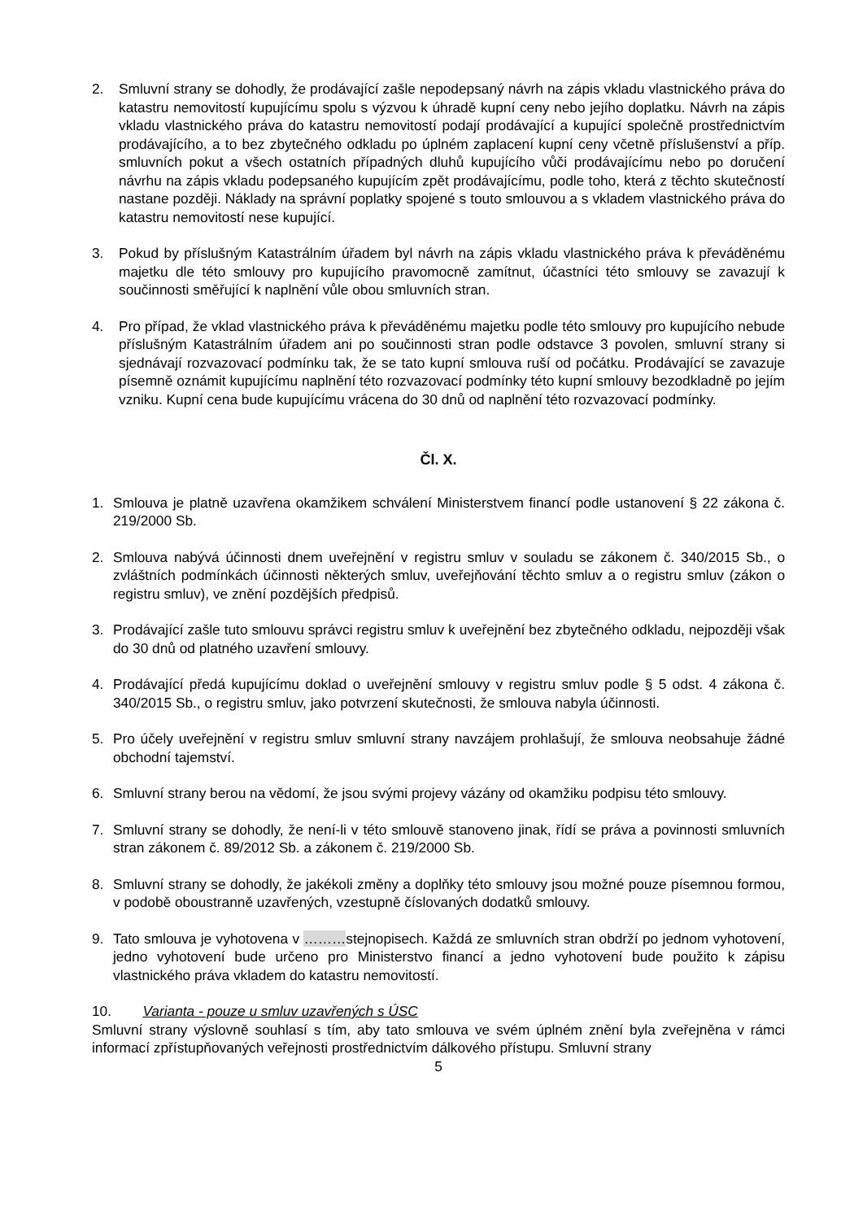2. Smluvní strany se dohodly, že prodávající zašle nepodepsaný návrh na zápis vkladu vlastnického práva do katastru nemovitostí kupujícímu spolu s výzvou k úhradě kupní ceny nebo jejího doplatku. Návrh na zápis vkladu vlastnického práva do katastru nemovitostí podají prodávající a kupující společně prostřednictvím prodávajícího, a to bez zbytečného odkladu po úplném zaplacení kupní ceny včetně příslušenství a příp. smluvních pokut a všech ostatních případných dluhů kupujícího vůči prodávajícímu nebo po doručení návrhu na zápis vkladu podepsaného kupujícím zpět prodávajícímu, podle toho, která z těchto skutečností nastane později. Náklady na správní poplatky spojené s touto smlouvou a s vkladem vlastnického práva do katastru nemovitostí nese kupující.
3. Pokud by příslušným Katastrálním úřadem byl návrh na zápis vkladu vlastnického práva k převáděnému majetku dle této smlouvy pro kupujícího pravomocně zamítnut, účastníci této smlouvy se zavazují k součinnosti směřující k naplnění vůle obou smluvních stran.
4. Pro případ, že vklad vlastnického práva k převáděnému majetku podle této smlouvy pro kupujícího nebude příslušným Katastrálním úřadem ani po součinnosti stran podle odstavce 3 povolen, smluvní strany si sjednávají rozvazovací podmínku tak, že se tato kupní smlouva ruší od počátku. Prodávající se zavazuje písemně oznámit kupujícímu naplnění této rozvazovací podmínky této kupní smlouvy bezodkladně po jejím vzniku. Kupní cena bude kupujícímu vrácena do 30 dnů od naplnění této rozvazovací podmínky.
Čl. X.
1. Smlouva je platně uzavřena okamžikem schválení Ministerstvem financí podle ustanovení § 22 zákona č. 219/2000 Sb.
2. Smlouva nabývá účinnosti dnem uveřejnění v registru smluv v souladu se zákonem č. 340/2015 Sb., o zvláštních podmínkách účinnosti některých smluv, uveřejňování těchto smluv a o registru smluv (zákon o registru smluv), ve znění pozdějších předpisů.
3. Prodávající zašle tuto smlouvu správci registru smluv k uveřejnění bez zbytečného odkladu, nejpozději však do 30 dnů od platného uzavření smlouvy.
4. Prodávající předá kupujícímu doklad o uveřejnění smlouvy v registru smluv podle § 5 odst. 4 zákona č. 340/2015 Sb., o registru smluv, jako potvrzení skutečnosti, že smlouva nabyla účinnosti.
5. Pro účely uveřejnění v registru smluv smluvní strany navzájem prohlašují, že smlouva neobsahuje žádné obchodní tajemství.
6. Smluvní strany berou na vědomí, že jsou svými projevy vázány od okamžiku podpisu této smlouvy.
7. Smluvní strany se dohodly, že není-li v této smlouvě stanoveno jinak, řídí se práva a povinnosti smluvních stran zákonem č. 89/2012 Sb. a zákonem č. 219/2000 Sb.
8. Smluvní strany se dohodly, že jakékoli změny a doplňky této smlouvy jsou možné pouze písemnou formou, v podobě oboustranně uzavřených, vzestupně číslovaných dodatků smlouvy.
9. Tato smlouva je vyhotovena v ………stejnopisech. Každá ze smluvních stran obdrží po jednom vyhotovení, jedno vyhotovení bude určeno pro Ministerstvo financí a jedno vyhotovení bude použito k zápisu vlastnického práva vkladem do katastru nemovitostí.
10. Varianta - pouze u smluv uzavřených s ÚSC
Smluvní strany výslovně souhlasí s tím, aby tato smlouva ve svém úplném znění byla zveřejněna v rámci informací zpřístupňovaných veřejnosti prostřednictvím dálkového přístupu. Smluvní strany
5